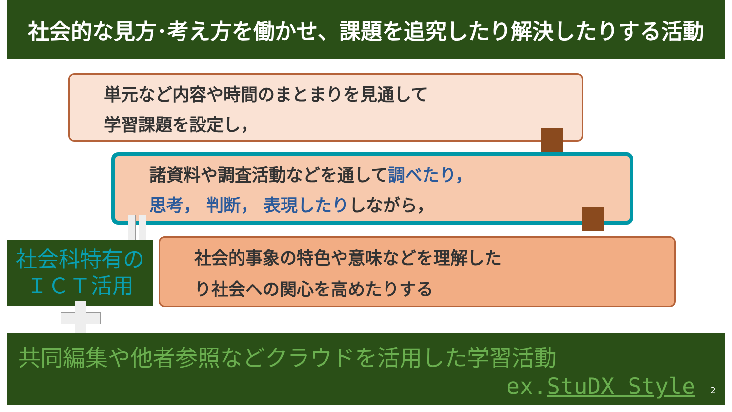社会的な見方･考え方を働かせ、課題を追究したり解決したりする活動
単元など内容や時間のまとまりを見通して
学習課題を設定し，
諸資料や調査活動などを通して調べたり，
思考， 判断， 表現したりしながら，
社会的事象の特色や意味などを理解した
り社会への関心を高めたりする
社会科特有の
ＩＣＴ活用
共同編集や他者参照などクラウドを活用した学習活動
ex.StuDX Style 2